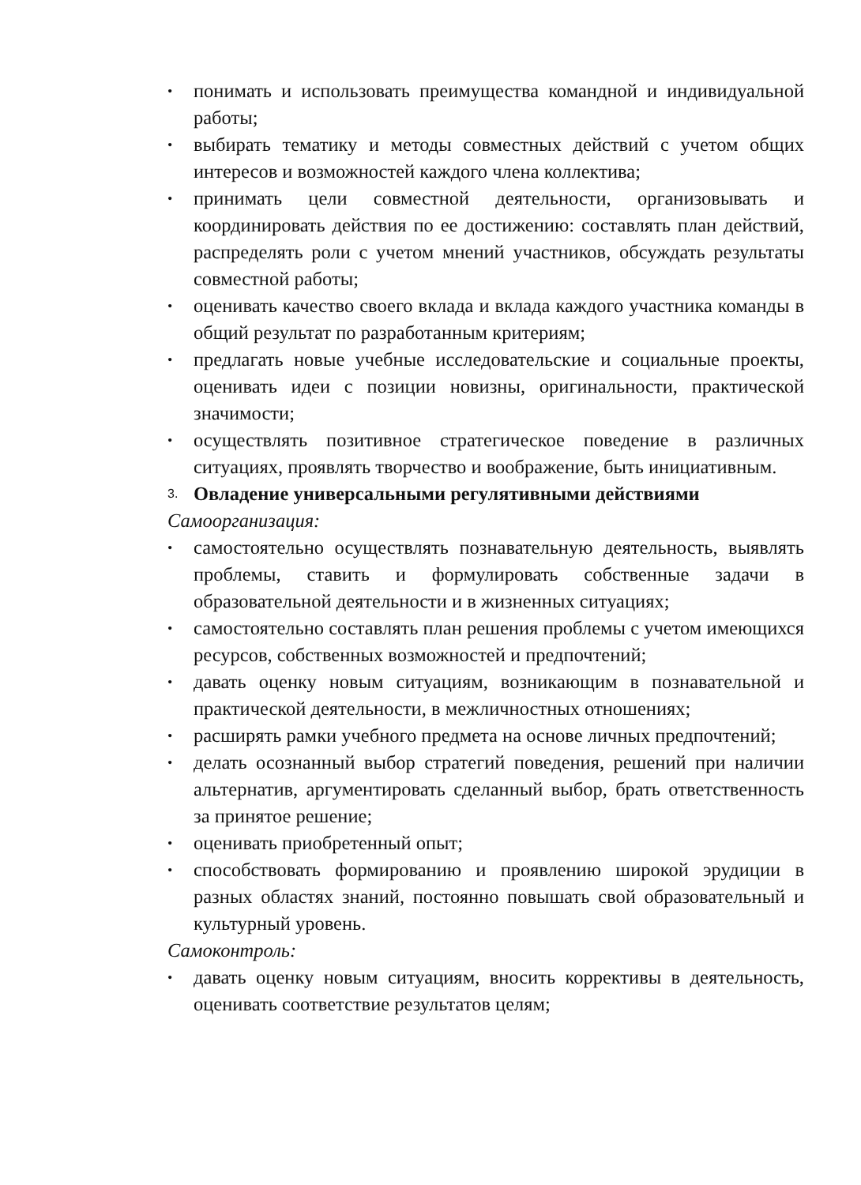• понимать и использовать преимущества командной и индивидуальной работы;
• выбирать тематику и методы совместных действий с учетом общих интересов и возможностей каждого члена коллектива;
• принимать цели совместной деятельности, организовывать и координировать действия по ее достижению: составлять план действий, распределять роли с учетом мнений участников, обсуждать результаты совместной работы;
• оценивать качество своего вклада и вклада каждого участника команды в общий результат по разработанным критериям;
• предлагать новые учебные исследовательские и социальные проекты, оценивать идеи с позиции новизны, оригинальности, практической значимости;
• осуществлять позитивное стратегическое поведение в различных ситуациях, проявлять творчество и воображение, быть инициативным.
3. Овладение универсальными регулятивными действиями
Самоорганизация:
• самостоятельно осуществлять познавательную деятельность, выявлять проблемы, ставить и формулировать собственные задачи в образовательной деятельности и в жизненных ситуациях;
• самостоятельно составлять план решения проблемы с учетом имеющихся ресурсов, собственных возможностей и предпочтений;
• давать оценку новым ситуациям, возникающим в познавательной и практической деятельности, в межличностных отношениях;
• расширять рамки учебного предмета на основе личных предпочтений;
• делать осознанный выбор стратегий поведения, решений при наличии альтернатив, аргументировать сделанный выбор, брать ответственность за принятое решение;
• оценивать приобретенный опыт;
• способствовать формированию и проявлению широкой эрудиции в разных областях знаний, постоянно повышать свой образовательный и культурный уровень.
Самоконтроль:
• давать оценку новым ситуациям, вносить коррективы в деятельность, оценивать соответствие результатов целям;